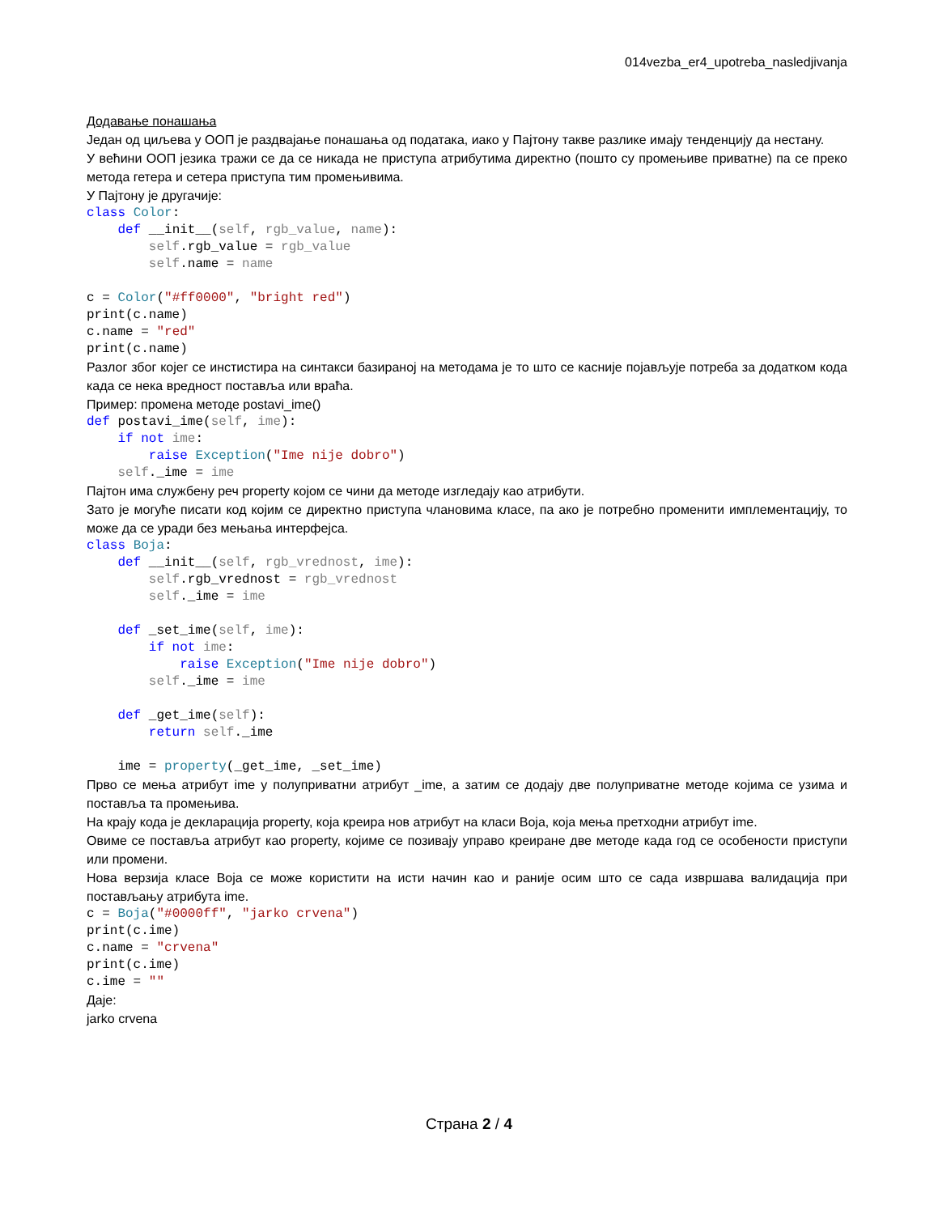014vezba_er4_upotreba_nasledjivanja
Додавање понашања
Један од циљева у ООП је раздвајање понашања од података, иако у Пајтону такве разлике имају тенденцију да нестану.
У већини ООП језика тражи се да се никада не приступа атрибутима директно (пошто су промењиве приватне) па се преко метода гетера и сетера приступа тим промењивима.
У Пајтону је другачије:
class Color:
    def __init__(self, rgb_value, name):
        self.rgb_value = rgb_value
        self.name = name

c = Color("#ff0000", "bright red")
print(c.name)
c.name = "red"
print(c.name)
Разлог због којег се инстистира на синтакси базираној на методама је то што се касније појављује потреба за додатком кода када се нека вредност поставља или враћа.
Пример: промена методе postavi_ime()
def postavi_ime(self, ime):
    if not ime:
        raise Exception("Ime nije dobro")
    self._ime = ime
Пајтон има службену реч property којом се чини да методе изгледају као атрибути.
Зато је могуће писати код којим се директно приступа члановима класе, па ако је потребно променити имплементацију, то може да се уради без мењања интерфејса.
class Boja:
    def __init__(self, rgb_vrednost, ime):
        self.rgb_vrednost = rgb_vrednost
        self._ime = ime

    def _set_ime(self, ime):
        if not ime:
            raise Exception("Ime nije dobro")
        self._ime = ime

    def _get_ime(self):
        return self._ime

    ime = property(_get_ime, _set_ime)
Прво се мења атрибут ime у полуприватни атрибут _ime, а затим се додају две полуприватне методе којима се узима и поставља та промењива.
На крају кода је декларација property, која креира нов атрибут на класи Boja, која мења претходни атрибут ime.
Овиме се поставља атрибут као property, којиме се позивају управо креиране две методе када год се особености приступи или промени.
Нова верзија класе Boja се може користити на исти начин као и раније осим што се сада извршава валидација при постављању атрибута ime.
c = Boja("#0000ff", "jarko crvena")
print(c.ime)
c.name = "crvena"
print(c.ime)
c.ime = ""
Даје:
jarko crvena
Страна 2 / 4